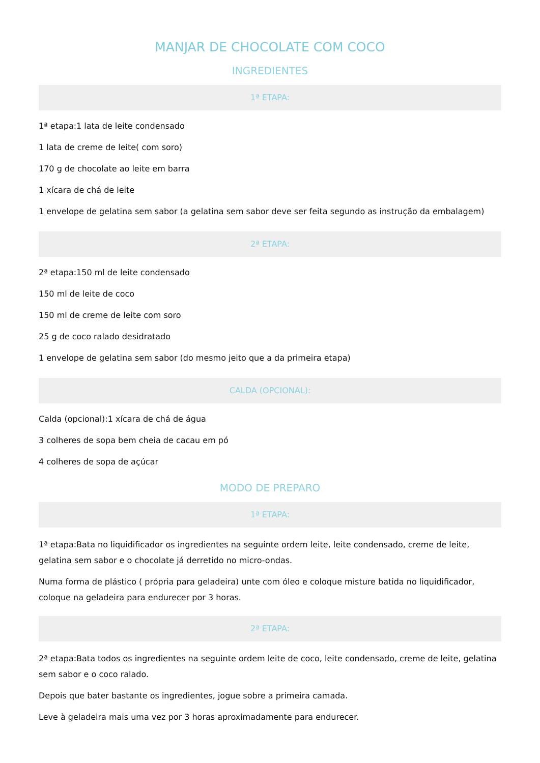MANJAR DE CHOCOLATE COM COCO
INGREDIENTES
1ª ETAPA:
1ª etapa:1 lata de leite condensado
1 lata de creme de leite( com soro)
170 g de chocolate ao leite em barra
1 xícara de chá de leite
1 envelope de gelatina sem sabor (a gelatina sem sabor deve ser feita segundo as instrução da embalagem)
2ª ETAPA:
2ª etapa:150 ml de leite condensado
150 ml de leite de coco
150 ml de creme de leite com soro
25 g de coco ralado desidratado
1 envelope de gelatina sem sabor (do mesmo jeito que a da primeira etapa)
CALDA (OPCIONAL):
Calda (opcional):1 xícara de chá de água
3 colheres de sopa bem cheia de cacau em pó
4 colheres de sopa de açúcar
MODO DE PREPARO
1ª ETAPA:
1ª etapa:Bata no liquidificador os ingredientes na seguinte ordem leite, leite condensado, creme de leite, gelatina sem sabor e o chocolate já derretido no micro-ondas.
Numa forma de plástico ( própria para geladeira) unte com óleo e coloque misture batida no liquidificador, coloque na geladeira para endurecer por 3 horas.
2ª ETAPA:
2ª etapa:Bata todos os ingredientes na seguinte ordem leite de coco, leite condensado, creme de leite, gelatina sem sabor e o coco ralado.
Depois que bater bastante os ingredientes, jogue sobre a primeira camada.
Leve à geladeira mais uma vez por 3 horas aproximadamente para endurecer.